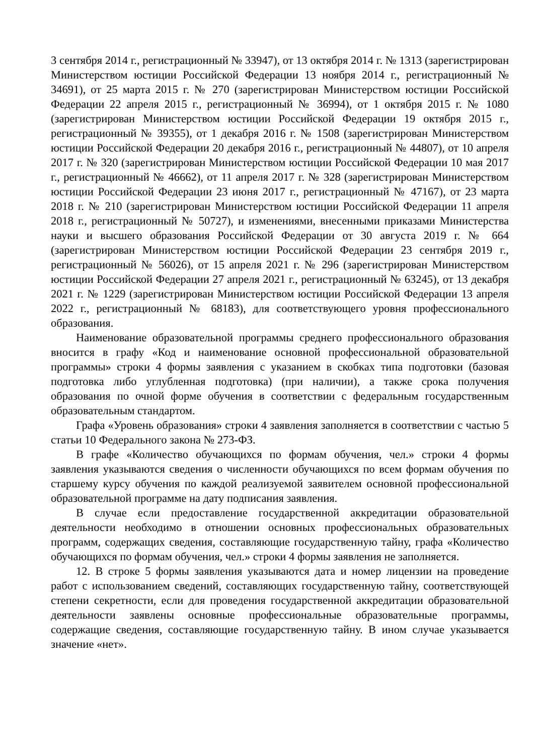3 сентября 2014 г., регистрационный № 33947), от 13 октября 2014 г. № 1313 (зарегистрирован Министерством юстиции Российской Федерации 13 ноября 2014 г., регистрационный № 34691), от 25 марта 2015 г. № 270 (зарегистрирован Министерством юстиции Российской Федерации 22 апреля 2015 г., регистрационный № 36994), от 1 октября 2015 г. № 1080 (зарегистрирован Министерством юстиции Российской Федерации 19 октября 2015 г., регистрационный № 39355), от 1 декабря 2016 г. № 1508 (зарегистрирован Министерством юстиции Российской Федерации 20 декабря 2016 г., регистрационный № 44807), от 10 апреля 2017 г. № 320 (зарегистрирован Министерством юстиции Российской Федерации 10 мая 2017 г., регистрационный № 46662), от 11 апреля 2017 г. № 328 (зарегистрирован Министерством юстиции Российской Федерации 23 июня 2017 г., регистрационный № 47167), от 23 марта 2018 г. № 210 (зарегистрирован Министерством юстиции Российской Федерации 11 апреля 2018 г., регистрационный № 50727), и изменениями, внесенными приказами Министерства науки и высшего образования Российской Федерации от 30 августа 2019 г. № 664 (зарегистрирован Министерством юстиции Российской Федерации 23 сентября 2019 г., регистрационный № 56026), от 15 апреля 2021 г. № 296 (зарегистрирован Министерством юстиции Российской Федерации 27 апреля 2021 г., регистрационный № 63245), от 13 декабря 2021 г. № 1229 (зарегистрирован Министерством юстиции Российской Федерации 13 апреля 2022 г., регистрационный № 68183), для соответствующего уровня профессионального образования.
Наименование образовательной программы среднего профессионального образования вносится в графу «Код и наименование основной профессиональной образовательной программы» строки 4 формы заявления с указанием в скобках типа подготовки (базовая подготовка либо углубленная подготовка) (при наличии), а также срока получения образования по очной форме обучения в соответствии с федеральным государственным образовательным стандартом.
Графа «Уровень образования» строки 4 заявления заполняется в соответствии с частью 5 статьи 10 Федерального закона № 273-ФЗ.
В графе «Количество обучающихся по формам обучения, чел.» строки 4 формы заявления указываются сведения о численности обучающихся по всем формам обучения по старшему курсу обучения по каждой реализуемой заявителем основной профессиональной образовательной программе на дату подписания заявления.
В случае если предоставление государственной аккредитации образовательной деятельности необходимо в отношении основных профессиональных образовательных программ, содержащих сведения, составляющие государственную тайну, графа «Количество обучающихся по формам обучения, чел.» строки 4 формы заявления не заполняется.
12. В строке 5 формы заявления указываются дата и номер лицензии на проведение работ с использованием сведений, составляющих государственную тайну, соответствующей степени секретности, если для проведения государственной аккредитации образовательной деятельности заявлены основные профессиональные образовательные программы, содержащие сведения, составляющие государственную тайну. В ином случае указывается значение «нет».